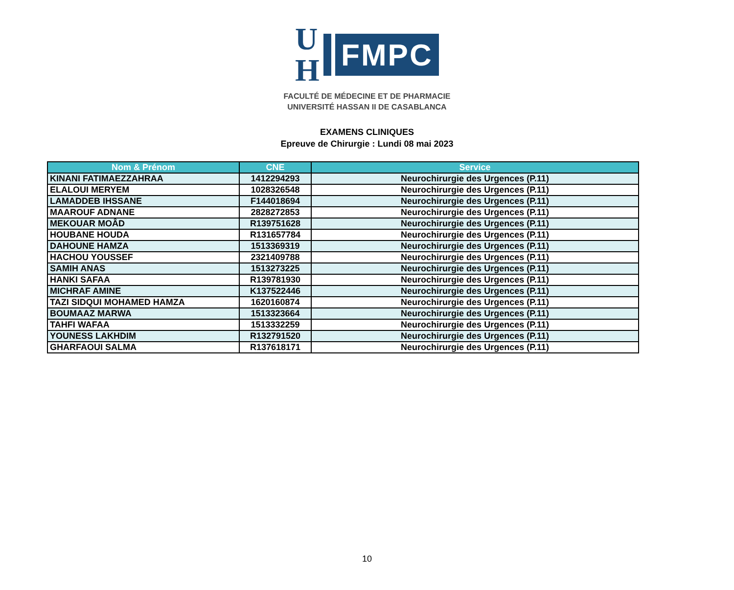U
H
FMPC
FACULTÉ DE MÉDECINE ET DE PHARMACIE
UNIVERSITÉ HASSAN II DE CASABLANCA
EXAMENS CLINIQUES
Epreuve de Chirurgie : Lundi 08 mai 2023
| Nom & Prénom | CNE | Service |
| --- | --- | --- |
| KINANI FATIMAEZZAHRAA | 1412294293 | Neurochirurgie des Urgences (P.11) |
| ELALOUI MERYEM | 1028326548 | Neurochirurgie des Urgences (P.11) |
| LAMADDEB IHSSANE | F144018694 | Neurochirurgie des Urgences (P.11) |
| MAAROUF ADNANE | 2828272853 | Neurochirurgie des Urgences (P.11) |
| MEKOUAR MOÂD | R139751628 | Neurochirurgie des Urgences (P.11) |
| HOUBANE HOUDA | R131657784 | Neurochirurgie des Urgences (P.11) |
| DAHOUNE HAMZA | 1513369319 | Neurochirurgie des Urgences (P.11) |
| HACHOU YOUSSEF | 2321409788 | Neurochirurgie des Urgences (P.11) |
| SAMIH ANAS | 1513273225 | Neurochirurgie des Urgences (P.11) |
| HANKI SAFAA | R139781930 | Neurochirurgie des Urgences (P.11) |
| MICHRAF AMINE | K137522446 | Neurochirurgie des Urgences (P.11) |
| TAZI SIDQUI MOHAMED HAMZA | 1620160874 | Neurochirurgie des Urgences (P.11) |
| BOUMAAZ MARWA | 1513323664 | Neurochirurgie des Urgences (P.11) |
| TAHFI WAFAA | 1513332259 | Neurochirurgie des Urgences (P.11) |
| YOUNESS LAKHDIM | R132791520 | Neurochirurgie des Urgences (P.11) |
| GHARFAOUI SALMA | R137618171 | Neurochirurgie des Urgences (P.11) |
10